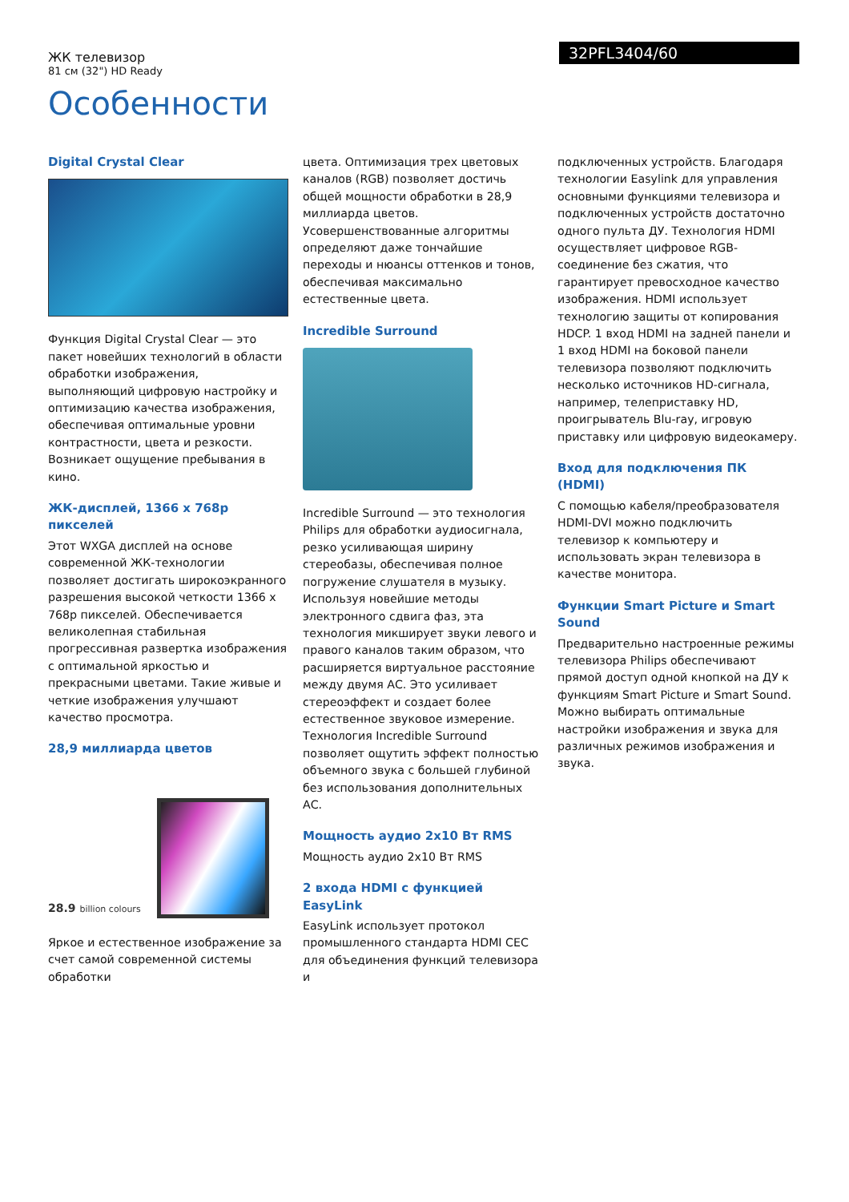ЖК телевизор
81 см (32") HD Ready
32PFL3404/60
Особенности
Digital Crystal Clear
Функция Digital Crystal Clear — это пакет новейших технологий в области обработки изображения, выполняющий цифровую настройку и оптимизацию качества изображения, обеспечивая оптимальные уровни контрастности, цвета и резкости. Возникает ощущение пребывания в кино.
ЖК-дисплей, 1366 x 768p пикселей
Этот WXGA дисплей на основе современной ЖК-технологии позволяет достигать широкоэкранного разрешения высокой четкости 1366 x 768p пикселей. Обеспечивается великолепная стабильная прогрессивная развертка изображения с оптимальной яркостью и прекрасными цветами. Такие живые и четкие изображения улучшают качество просмотра.
28,9 миллиарда цветов
28.9 billion colours
Яркое и естественное изображение за счет самой современной системы обработки
цвета. Оптимизация трех цветовых каналов (RGB) позволяет достичь общей мощности обработки в 28,9 миллиарда цветов. Усовершенствованные алгоритмы определяют даже тончайшие переходы и нюансы оттенков и тонов, обеспечивая максимально естественные цвета.
Incredible Surround
Incredible Surround — это технология Philips для обработки аудиосигнала, резко усиливающая ширину стереобазы, обеспечивая полное погружение слушателя в музыку. Используя новейшие методы электронного сдвига фаз, эта технология микширует звуки левого и правого каналов таким образом, что расширяется виртуальное расстояние между двумя АС. Это усиливает стереоэффект и создает более естественное звуковое измерение. Технология Incredible Surround позволяет ощутить эффект полностью объемного звука с большей глубиной без использования дополнительных АС.
Мощность аудио 2x10 Вт RMS
Мощность аудио 2x10 Вт RMS
2 входа HDMI с функцией EasyLink
EasyLink использует протокол промышленного стандарта HDMI CEC для объединения функций телевизора и
подключенных устройств. Благодаря технологии Easylink для управления основными функциями телевизора и подключенных устройств достаточно одного пульта ДУ. Технология HDMI осуществляет цифровое RGB-соединение без сжатия, что гарантирует превосходное качество изображения. HDMI использует технологию защиты от копирования HDCP. 1 вход HDMI на задней панели и 1 вход HDMI на боковой панели телевизора позволяют подключить несколько источников HD-сигнала, например, телеприставку HD, проигрыватель Blu-ray, игровую приставку или цифровую видеокамеру.
Вход для подключения ПК (HDMI)
С помощью кабеля/преобразователя HDMI-DVI можно подключить телевизор к компьютеру и использовать экран телевизора в качестве монитора.
Функции Smart Picture и Smart Sound
Предварительно настроенные режимы телевизора Philips обеспечивают прямой доступ одной кнопкой на ДУ к функциям Smart Picture и Smart Sound. Можно выбирать оптимальные настройки изображения и звука для различных режимов изображения и звука.